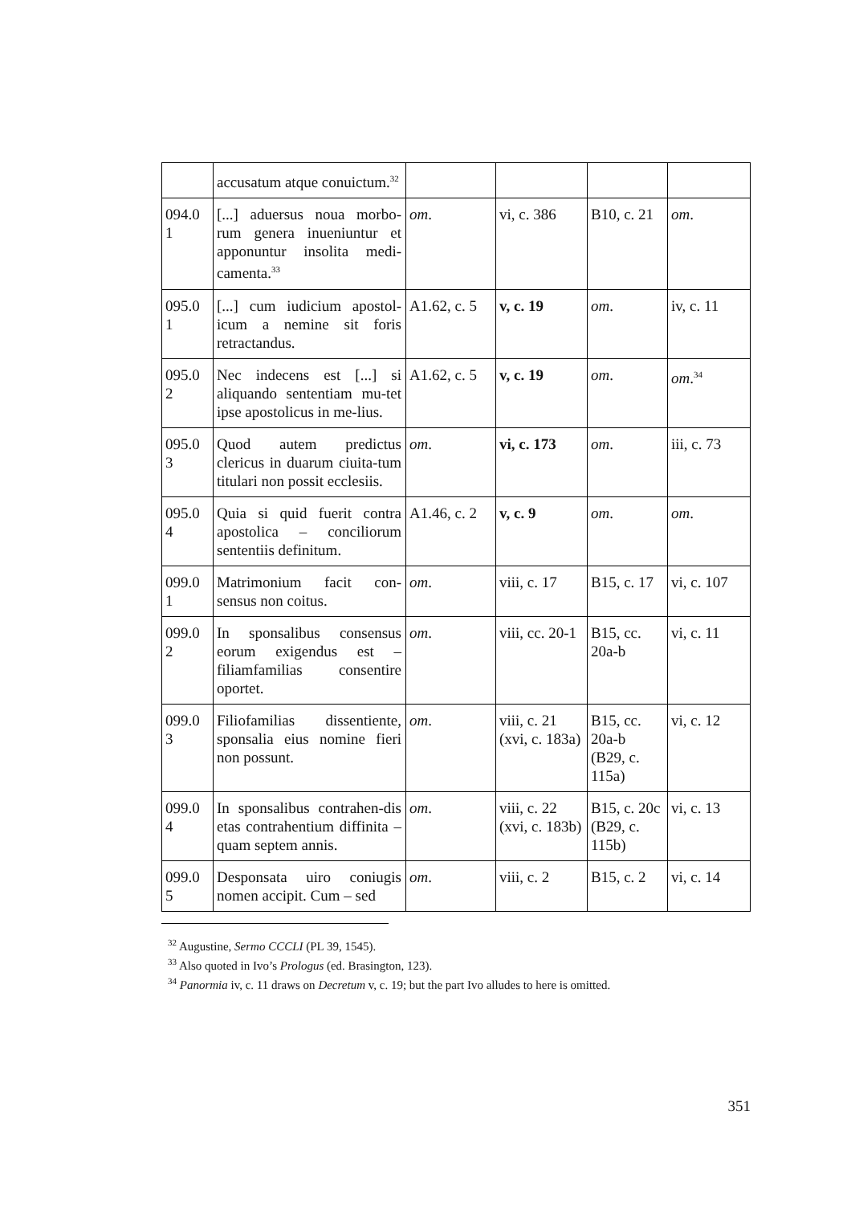| | accusatum atque conuictum.<sup>32</sup> | | | | |
| 094.0 1 | [...] aduersus noua morbo-rum genera inueniuntur et apponuntur insolita medi-camenta.<sup>33</sup> | om . | vi, c. 386 | B10, c. 21 | om . |
| 095.0 1 | [...] cum iudicium apostol-icum a nemine sit foris retractandus. | A1.62, c. 5 | v, c. 19 | om . | iv, c. 11 |
| 095.0 2 | Nec indecens est [...] si aliquando sententiam mu-tet ipse apostolicus in me-lius. | A1.62, c. 5 | v, c. 19 | om . | om .<sup>34</sup> |
| 095.0 3 | Quod autem predictus clericus in duarum ciuita-tum titulari non possit ecclesiis. | om . | vi, c. 173 | om . | iii, c. 73 |
| 095.0 4 | Quia si quid fuerit contra apostolica – conciliorum sententiis definitum. | A1.46, c. 2 | v, c. 9 | om . | om . |
| 099.0 1 | Matrimonium facit con-sensus non coitus. | om . | viii, c. 17 | B15, c. 17 | vi, c. 107 |
| 099.0 2 | In sponsalibus consensus eorum exigendus est – filiamfamilias consentire oportet. | om . | viii, cc. 20-1 | B15, cc. 20a-b | vi, c. 11 |
| 099.0 3 | Filiofamilias dissentiente, sponsalia eius nomine fieri non possunt. | om . | viii, c. 21 (xvi, c. 183a) | B15, cc. 20a-b (B29, c. 115a) | vi, c. 12 |
| 099.0 4 | In sponsalibus contrahen-dis etas contrahentium diffinita – quam septem annis. | om . | viii, c. 22 (xvi, c. 183b) | B15, c. 20c (B29, c. 115b) | vi, c. 13 |
| 099.0 5 | Desponsata uiro coniugis nomen accipit. Cum – sed | om . | viii, c. 2 | B15, c. 2 | vi, c. 14 |
<sup>32</sup> Augustine, Sermo CCCLI (PL 39, 1545).
<sup>33</sup> Also quoted in Ivo’s Prologus (ed. Brasington, 123).
<sup>34</sup> Panormia iv, c. 11 draws on Decretum v, c. 19; but the part Ivo alludes to here is omitted.
351